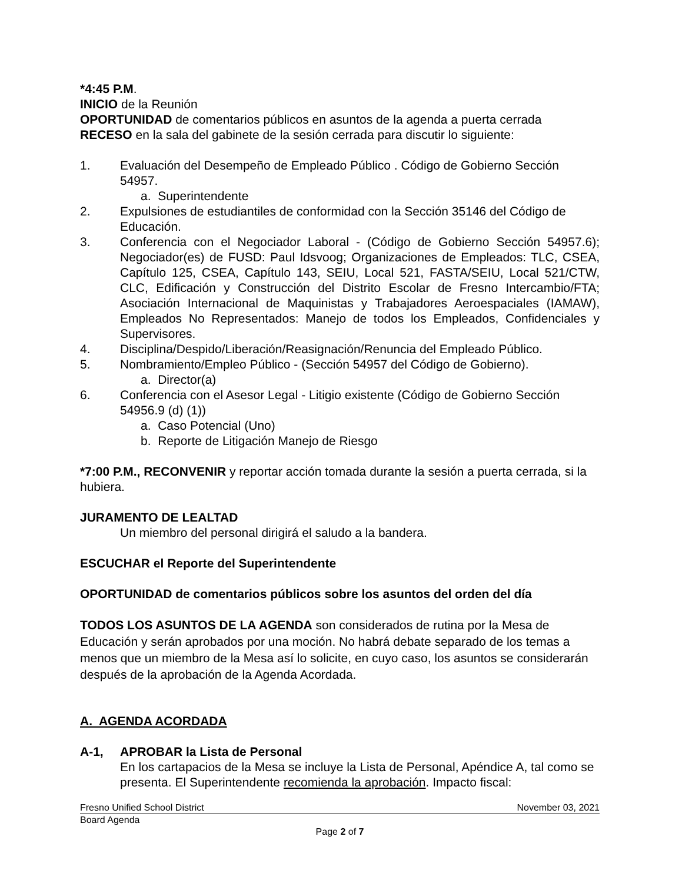*4:45 P.M.
INICIO de la Reunión
OPORTUNIDAD de comentarios públicos en asuntos de la agenda a puerta cerrada
RECESO en la sala del gabinete de la sesión cerrada para discutir lo siguiente:
1. Evaluación del Desempeño de Empleado Público . Código de Gobierno Sección 54957.
a. Superintendente
2. Expulsiones de estudiantiles de conformidad con la Sección 35146 del Código de Educación.
3. Conferencia con el Negociador Laboral - (Código de Gobierno Sección 54957.6); Negociador(es) de FUSD: Paul Idsvoog; Organizaciones de Empleados: TLC, CSEA, Capítulo 125, CSEA, Capítulo 143, SEIU, Local 521, FASTA/SEIU, Local 521/CTW, CLC, Edificación y Construcción del Distrito Escolar de Fresno Intercambio/FTA; Asociación Internacional de Maquinistas y Trabajadores Aeroespaciales (IAMAW), Empleados No Representados: Manejo de todos los Empleados, Confidenciales y Supervisores.
4. Disciplina/Despido/Liberación/Reasignación/Renuncia del Empleado Público.
5. Nombramiento/Empleo Público - (Sección 54957 del Código de Gobierno).
a. Director(a)
6. Conferencia con el Asesor Legal - Litigio existente (Código de Gobierno Sección 54956.9 (d) (1))
a. Caso Potencial (Uno)
b. Reporte de Litigación Manejo de Riesgo
*7:00 P.M., RECONVENIR y reportar acción tomada durante la sesión a puerta cerrada, si la hubiera.
JURAMENTO DE LEALTAD
Un miembro del personal dirigirá el saludo a la bandera.
ESCUCHAR el Reporte del Superintendente
OPORTUNIDAD de comentarios públicos sobre los asuntos del orden del día
TODOS LOS ASUNTOS DE LA AGENDA son considerados de rutina por la Mesa de Educación y serán aprobados por una moción. No habrá debate separado de los temas a menos que un miembro de la Mesa así lo solicite, en cuyo caso, los asuntos se considerarán después de la aprobación de la Agenda Acordada.
A. AGENDA ACORDADA
A-1, APROBAR la Lista de Personal
En los cartapacios de la Mesa se incluye la Lista de Personal, Apéndice A, tal como se presenta. El Superintendente recomienda la aprobación. Impacto fiscal:
Fresno Unified School District November 03, 2021
Board Agenda
Page 2 of 7